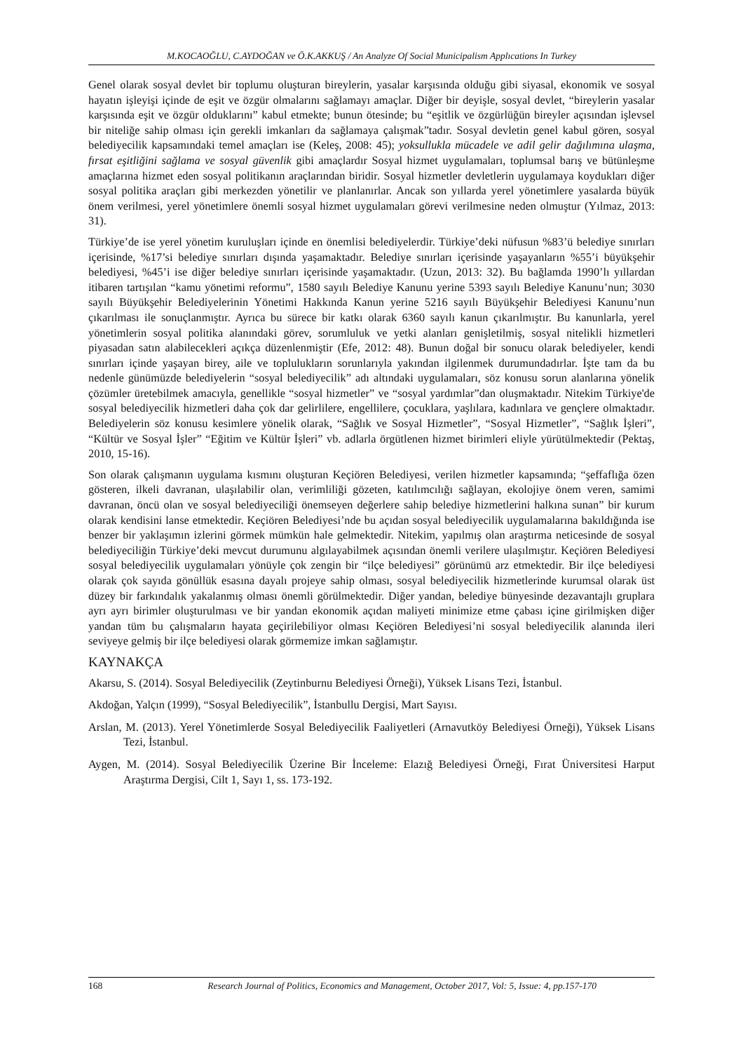M.KOCAOĞLU, C.AYDOĞAN ve Ö.K.AKKUŞ / An Analyze Of Social Municipalism Applıcations In Turkey
Genel olarak sosyal devlet bir toplumu oluşturan bireylerin, yasalar karşısında olduğu gibi siyasal, ekonomik ve sosyal hayatın işleyişi içinde de eşit ve özgür olmalarını sağlamayı amaçlar. Diğer bir deyişle, sosyal devlet, “bireylerin yasalar karşısında eşit ve özgür olduklarını” kabul etmekte; bunun ötesinde; bu “eşitlik ve özgürlüğün bireyler açısından işlevsel bir niteliğe sahip olması için gerekli imkanları da sağlamaya çalışmak”tadır. Sosyal devletin genel kabul gören, sosyal belediyecilik kapsamındaki temel amaçları ise (Keleş, 2008: 45); yoksullukla mücadele ve adil gelir dağılımına ulaşma, fırsat eşitliğini sağlama ve sosyal güvenlik gibi amaçlardır Sosyal hizmet uygulamaları, toplumsal barış ve bütünleşme amaçlarına hizmet eden sosyal politikanın araçlarından biridir. Sosyal hizmetler devletlerin uygulamaya koydukları diğer sosyal politika araçları gibi merkezden yönetilir ve planlanırlar. Ancak son yıllarda yerel yönetimlere yasalarda büyük önem verilmesi, yerel yönetimlere önemli sosyal hizmet uygulamaları görevi verilmesine neden olmuştur (Yılmaz, 2013: 31).
Türkiye’de ise yerel yönetim kuruluşları içinde en önemlisi belediyelerdir. Türkiye’deki nüfusun %83’ü belediye sınırları içerisinde, %17’si belediye sınırları dışında yaşamaktadır. Belediye sınırları içerisinde yaşayanların %55’i büyükşehir belediyesi, %45’i ise diğer belediye sınırları içerisinde yaşamaktadır. (Uzun, 2013: 32). Bu bağlamda 1990’lı yıllardan itibaren tartışılan “kamu yönetimi reformu”, 1580 sayılı Belediye Kanunu yerine 5393 sayılı Belediye Kanunu’nun; 3030 sayılı Büyükşehir Belediyelerinin Yönetimi Hakkında Kanun yerine 5216 sayılı Büyükşehir Belediyesi Kanunu’nun çıkarılması ile sonuçlanmıştır. Ayrıca bu sürece bir katkı olarak 6360 sayılı kanun çıkarılmıştır. Bu kanunlarla, yerel yönetimlerin sosyal politika alanındaki görev, sorumluluk ve yetki alanları genişletilmiş, sosyal nitelikli hizmetleri piyasadan satın alabilecekleri açıkça düzenlenmiştir (Efe, 2012: 48). Bunun doğal bir sonucu olarak belediyeler, kendi sınırları içinde yaşayan birey, aile ve toplulukların sorunlarıyla yakından ilgilenmek durumundadırlar. İşte tam da bu nedenle günümüzde belediyelerin “sosyal belediyecilik” adı altındaki uygulamaları, söz konusu sorun alanlarına yönelik çözümler üretebilmek amacıyla, genellikle “sosyal hizmetler” ve “sosyal yardımlar”dan oluşmaktadır. Nitekim Türkiye'de sosyal belediyecilik hizmetleri daha çok dar gelirlilere, engellilere, çocuklara, yaşlılara, kadınlara ve gençlere olmaktadır. Belediyelerin söz konusu kesimlere yönelik olarak, “Sağlık ve Sosyal Hizmetler”, “Sosyal Hizmetler”, “Sağlık İşleri”, “Kültür ve Sosyal İşler” “Eğitim ve Kültür İşleri” vb. adlarla örgütlenen hizmet birimleri eliyle yürütülmektedir (Pektaş, 2010, 15-16).
Son olarak çalışmanın uygulama kısmını oluşturan Keçiören Belediyesi, verilen hizmetler kapsamında; “şeffaflığa özen gösteren, ilkeli davranan, ulaşılabilir olan, verimliliği gözeten, katılımcılığı sağlayan, ekolojiye önem veren, samimi davranan, öncü olan ve sosyal belediyeciliği önemseyen değerlere sahip belediye hizmetlerini halkına sunan” bir kurum olarak kendisini lanse etmektedir. Keçiören Belediyesi’nde bu açıdan sosyal belediyecilik uygulamalarına bakıldığında ise benzer bir yaklaşımın izlerini görmek mümkün hale gelmektedir. Nitekim, yapılmış olan araştırma neticesinde de sosyal belediyeciliğin Türkiye’deki mevcut durumunu algılayabilmek açısından önemli verilere ulaşılmıştır. Keçiören Belediyesi sosyal belediyecilik uygulamaları yönüyle çok zengin bir “ilçe belediyesi” görünümü arz etmektedir. Bir ilçe belediyesi olarak çok sayıda gönüllük esasına dayalı projeye sahip olması, sosyal belediyecilik hizmetlerinde kurumsal olarak üst düzey bir farkındalık yakalanmış olması önemli görülmektedir. Diğer yandan, belediye bünyesinde dezavantajlı gruplara ayrı ayrı birimler oluşturulması ve bir yandan ekonomik açıdan maliyeti minimize etme çabası içine girilmişken diğer yandan tüm bu çalışmaların hayata geçirilebiliyor olması Keçiören Belediyesi’ni sosyal belediyecilik alanında ileri seviyeye gelmiş bir ilçe belediyesi olarak görmemize imkan sağlamıştır.
KAYNAKÇA
Akarsu, S. (2014). Sosyal Belediyecilik (Zeytinburnu Belediyesi Örneği), Yüksek Lisans Tezi, İstanbul.
Akdoğan, Yalçın (1999), “Sosyal Belediyecilik”, İstanbullu Dergisi, Mart Sayısı.
Arslan, M. (2013). Yerel Yönetimlerde Sosyal Belediyecilik Faaliyetleri (Arnavutköy Belediyesi Örneği), Yüksek Lisans Tezi, İstanbul.
Aygen, M. (2014). Sosyal Belediyecilik Üzerine Bir İnceleme: Elazığ Belediyesi Örneği, Fırat Üniversitesi Harput Araştırma Dergisi, Cilt 1, Sayı 1, ss. 173-192.
168 Research Journal of Politics, Economics and Management, October 2017, Vol: 5, Issue: 4, pp.157-170